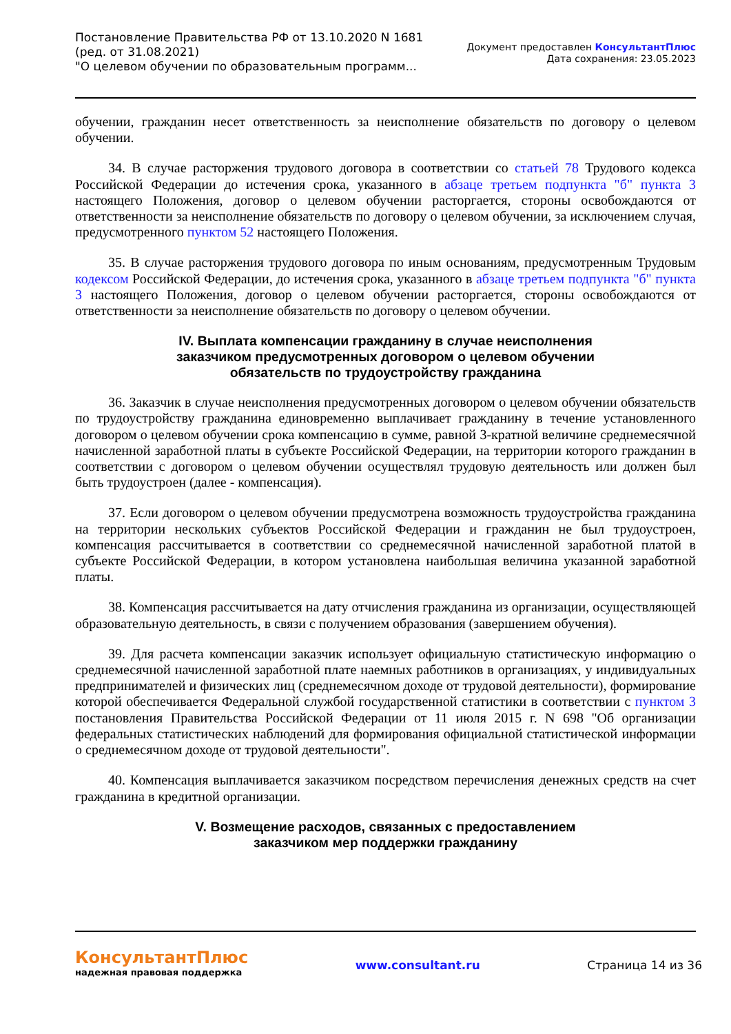Постановление Правительства РФ от 13.10.2020 N 1681
(ред. от 31.08.2021)
"О целевом обучении по образовательным программ...
Документ предоставлен КонсультантПлюс
Дата сохранения: 23.05.2023
обучении, гражданин несет ответственность за неисполнение обязательств по договору о целевом обучении.
34. В случае расторжения трудового договора в соответствии со статьей 78 Трудового кодекса Российской Федерации до истечения срока, указанного в абзаце третьем подпункта "б" пункта 3 настоящего Положения, договор о целевом обучении расторгается, стороны освобождаются от ответственности за неисполнение обязательств по договору о целевом обучении, за исключением случая, предусмотренного пунктом 52 настоящего Положения.
35. В случае расторжения трудового договора по иным основаниям, предусмотренным Трудовым кодексом Российской Федерации, до истечения срока, указанного в абзаце третьем подпункта "б" пункта 3 настоящего Положения, договор о целевом обучении расторгается, стороны освобождаются от ответственности за неисполнение обязательств по договору о целевом обучении.
IV. Выплата компенсации гражданину в случае неисполнения
заказчиком предусмотренных договором о целевом обучении
обязательств по трудоустройству гражданина
36. Заказчик в случае неисполнения предусмотренных договором о целевом обучении обязательств по трудоустройству гражданина единовременно выплачивает гражданину в течение установленного договором о целевом обучении срока компенсацию в сумме, равной 3-кратной величине среднемесячной начисленной заработной платы в субъекте Российской Федерации, на территории которого гражданин в соответствии с договором о целевом обучении осуществлял трудовую деятельность или должен был быть трудоустроен (далее - компенсация).
37. Если договором о целевом обучении предусмотрена возможность трудоустройства гражданина на территории нескольких субъектов Российской Федерации и гражданин не был трудоустроен, компенсация рассчитывается в соответствии со среднемесячной начисленной заработной платой в субъекте Российской Федерации, в котором установлена наибольшая величина указанной заработной платы.
38. Компенсация рассчитывается на дату отчисления гражданина из организации, осуществляющей образовательную деятельность, в связи с получением образования (завершением обучения).
39. Для расчета компенсации заказчик использует официальную статистическую информацию о среднемесячной начисленной заработной плате наемных работников в организациях, у индивидуальных предпринимателей и физических лиц (среднемесячном доходе от трудовой деятельности), формирование которой обеспечивается Федеральной службой государственной статистики в соответствии с пунктом 3 постановления Правительства Российской Федерации от 11 июля 2015 г. N 698 "Об организации федеральных статистических наблюдений для формирования официальной статистической информации о среднемесячном доходе от трудовой деятельности".
40. Компенсация выплачивается заказчиком посредством перечисления денежных средств на счет гражданина в кредитной организации.
V. Возмещение расходов, связанных с предоставлением
заказчиком мер поддержки гражданину
КонсультантПлюс
надежная правовая поддержка
www.consultant.ru Страница 14 из 36